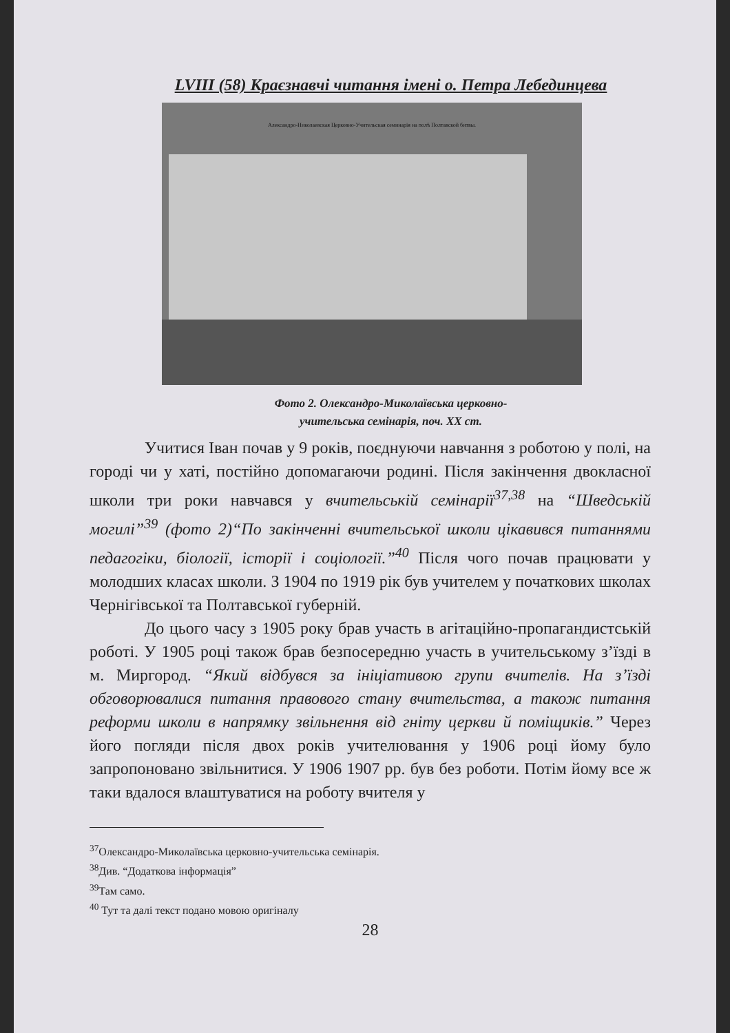LVIII (58) Краєзнавчі читання імені о. Петра Лебединцева
Александро-Николаевская Церковно-Учительская семинарія на полѣ Полтавской битвы.
Фото 2. Олександро-Миколаївська церковно-
учительська семінарія, поч. XX ст.
Учитися Іван почав у 9 років, поєднуючи навчання з роботою у полі, на городі чи у хаті, постійно допомагаючи родині. Після закінчення двокласної школи три роки навчався у вчительській семінарії<sup>37,38</sup> на “Шведській могилі”<sup>39</sup> (фото 2)“По закінченні вчительської школи цікавився питаннями педагогіки, біології, історії і соціології.”<sup>40</sup> Після чого почав працювати у молодших класах школи. З 1904 по 1919 рік був учителем у початкових школах Чернігівської та Полтавської губерній.
До цього часу з 1905 року брав участь в агітаційно-пропагандистській роботі. У 1905 році також брав безпосередню участь в учительському з’їзді в м. Миргород. “Який відбувся за ініціативою групи вчителів. На з’їзді обговорювалися питання правового стану вчительства, а також питання реформи школи в напрямку звільнення від гніту церкви й поміщиків.” Через його погляди після двох років учителювання у 1906 році йому було запропоновано звільнитися. У 1906 1907 рр. був без роботи. Потім йому все ж таки вдалося влаштуватися на роботу вчителя у
<sup>37</sup> Олександро-Миколаївська церковно-учительська семінарія.
<sup>38</sup> Див. “Додаткова інформація”
<sup>39</sup> Там само.
<sup>40</sup> Тут та далі текст подано мовою оригіналу
28